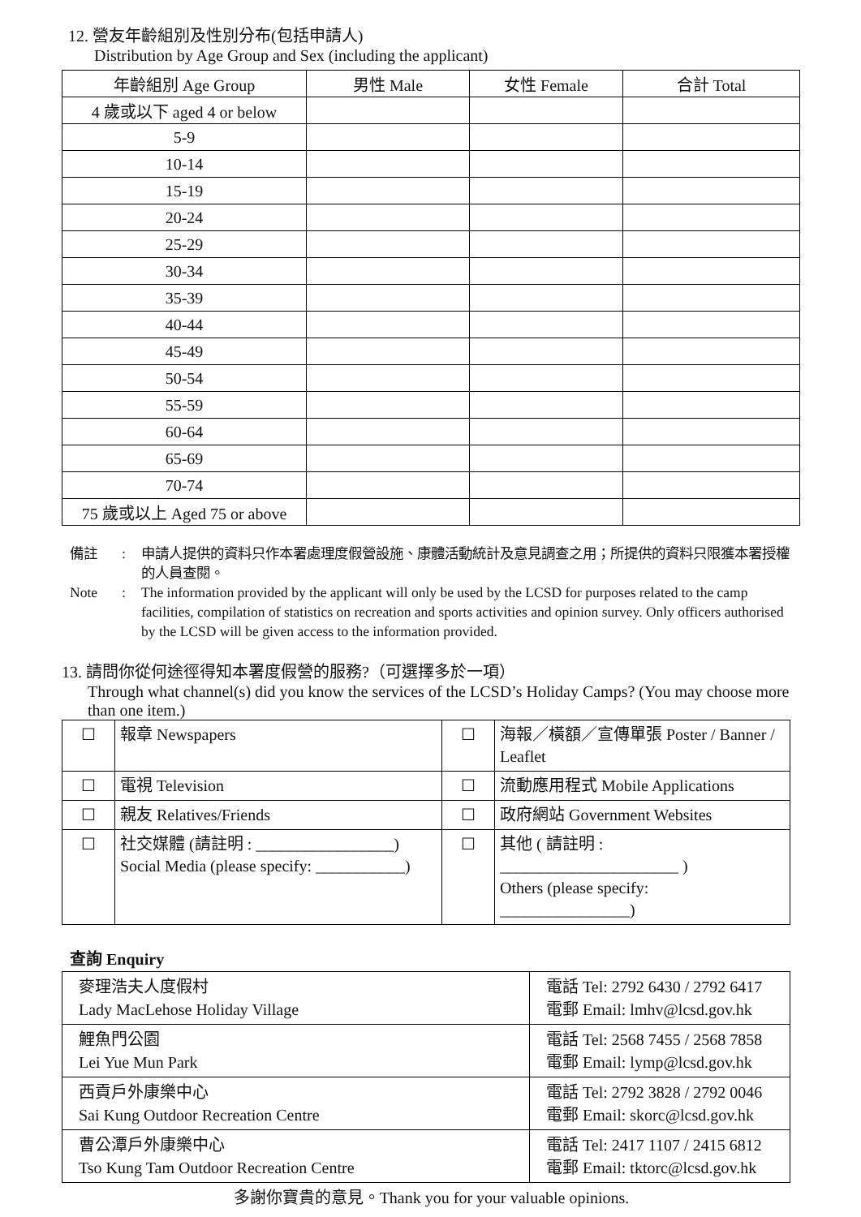12. 營友年齡組別及性別分布(包括申請人)
Distribution by Age Group and Sex (including the applicant)
| 年齡組別 Age Group | 男性 Male | 女性 Female | 合計 Total |
| --- | --- | --- | --- |
| 4 歲或以下 aged 4 or below | | | |
| 5-9 | | | |
| 10-14 | | | |
| 15-19 | | | |
| 20-24 | | | |
| 25-29 | | | |
| 30-34 | | | |
| 35-39 | | | |
| 40-44 | | | |
| 45-49 | | | |
| 50-54 | | | |
| 55-59 | | | |
| 60-64 | | | |
| 65-69 | | | |
| 70-74 | | | |
| 75 歲或以上 Aged 75 or above | | | |
備註: 申請人提供的資料只作本署處理度假營設施、康體活動統計及意見調查之用；所提供的資料只限獲本署授權的人員查閱。 Note: The information provided by the applicant will only be used by the LCSD for purposes related to the camp facilities, compilation of statistics on recreation and sports activities and opinion survey. Only officers authorised by the LCSD will be given access to the information provided.
13. 請問你從何途徑得知本署度假營的服務?（可選擇多於一項）
Through what channel(s) did you know the services of the LCSD’s Holiday Camps? (You may choose more than one item.)
| ☐ | 報章 Newspapers | ☐ | 海報／橫額／宣傳單張 Poster / Banner / Leaflet |
| ☐ | 電視 Television | ☐ | 流動應用程式 Mobile Applications |
| ☐ | 親友 Relatives/Friends | ☐ | 政府網站 Government Websites |
| ☐ | 社交媒體 (請註明 : _________________) Social Media (please specify: ___________) | ☐ | 其他 ( 請註明 : ______________________ ) Others (please specify: ________________) |
查詢 Enquiry
| 麥理浩夫人度假村 Lady MacLehose Holiday Village | 電話 Tel: 2792 6430 / 2792 6417 電郵 Email: lmhv@lcsd.gov.hk |
| 鯉魚門公園 Lei Yue Mun Park | 電話 Tel: 2568 7455 / 2568 7858 電郵 Email: lymp@lcsd.gov.hk |
| 西貢戶外康樂中心 Sai Kung Outdoor Recreation Centre | 電話 Tel: 2792 3828 / 2792 0046 電郵 Email: skorc@lcsd.gov.hk |
| 曹公潭戶外康樂中心 Tso Kung Tam Outdoor Recreation Centre | 電話 Tel: 2417 1107 / 2415 6812 電郵 Email: tktorc@lcsd.gov.hk |
多謝你寶貴的意見。Thank you for your valuable opinions.